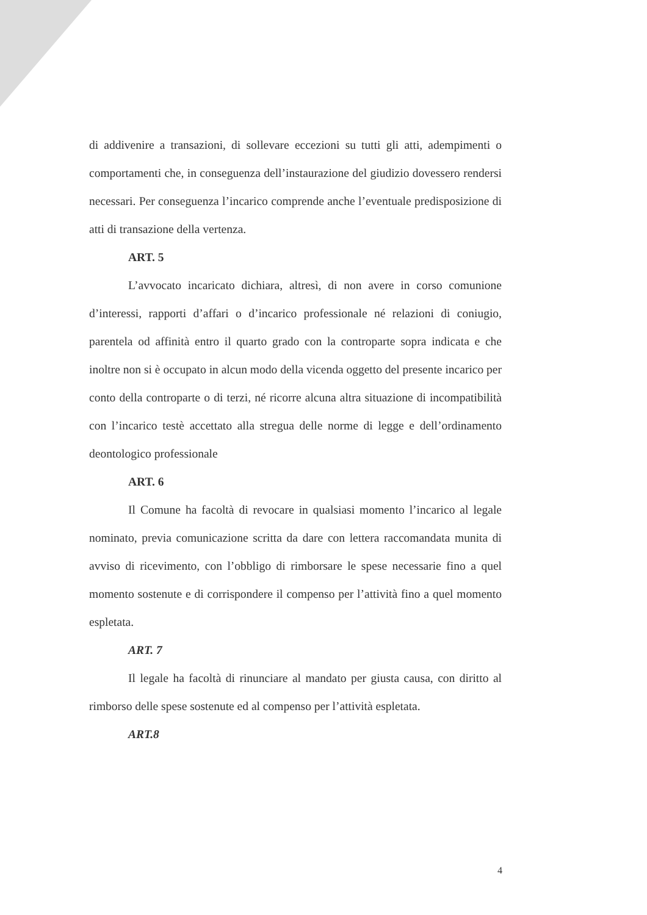di addivenire a transazioni, di sollevare eccezioni su tutti gli atti, adempimenti o comportamenti che, in conseguenza dell’instaurazione del giudizio dovessero rendersi necessari. Per conseguenza l’incarico comprende anche l’eventuale predisposizione di atti di transazione della vertenza.
ART. 5
L’avvocato incaricato dichiara, altresì, di non avere in corso comunione d’interessi, rapporti d’affari o d’incarico professionale né relazioni di coniugio, parentela od affinità entro il quarto grado con la controparte sopra indicata e che inoltre non si è occupato in alcun modo della vicenda oggetto del presente incarico per conto della controparte o di terzi, né ricorre alcuna altra situazione di incompatibilità con l’incarico testè accettato alla stregua delle norme di legge e dell’ordinamento deontologico professionale
ART. 6
Il Comune ha facoltà di revocare in qualsiasi momento l’incarico al legale nominato, previa comunicazione scritta da dare con lettera raccomandata munita di avviso di ricevimento, con l’obbligo di rimborsare le spese necessarie fino a quel momento sostenute e di corrispondere il compenso per l’attività fino a quel momento espletata.
ART. 7
Il legale ha facoltà di rinunciare al mandato per giusta causa, con diritto al rimborso delle spese sostenute ed al compenso per l’attività espletata.
ART.8
4